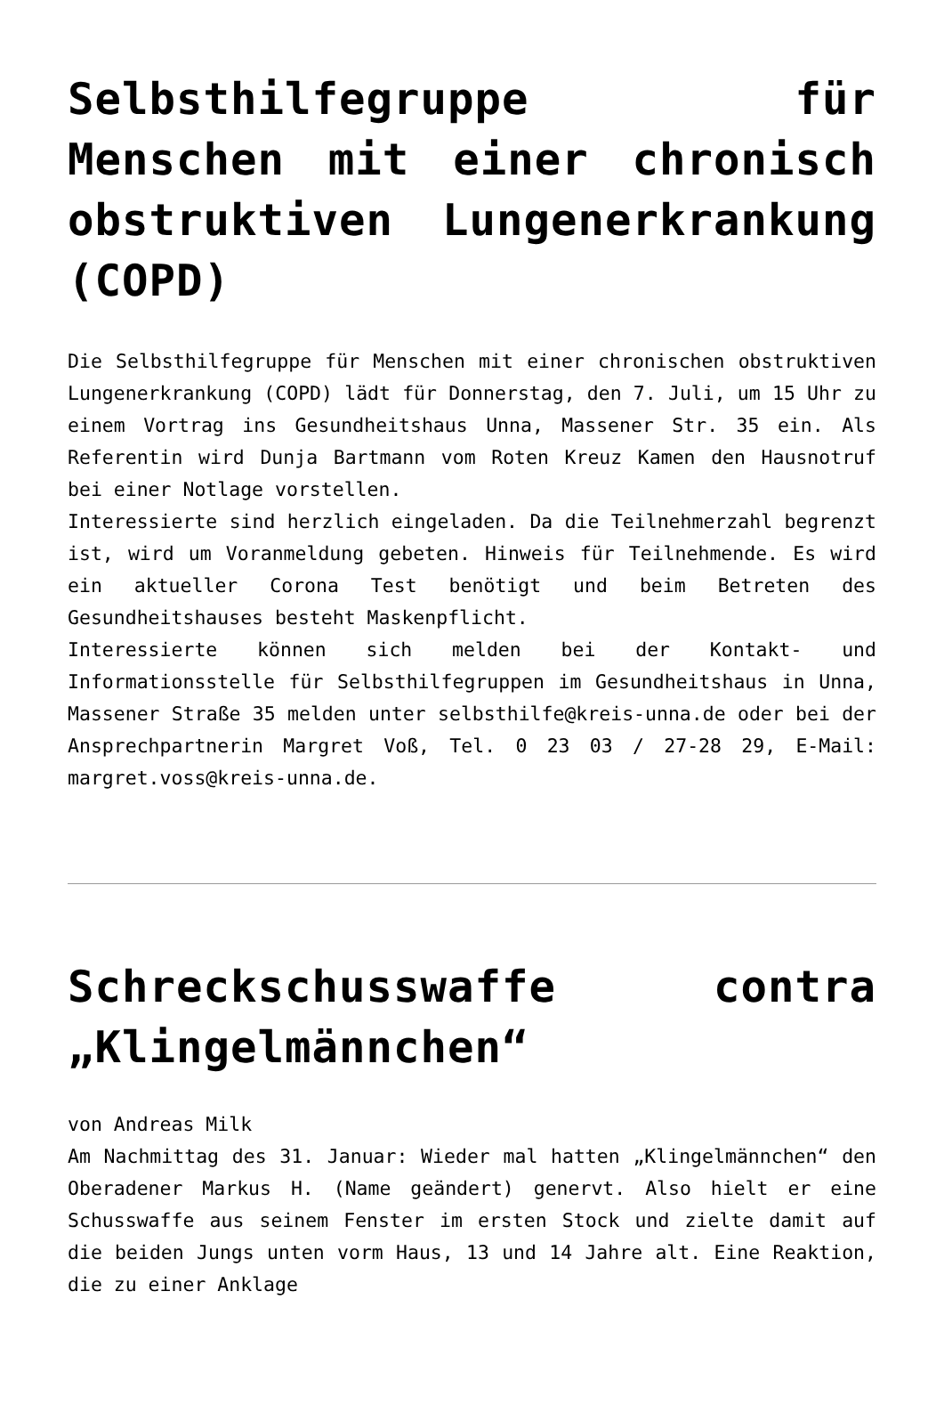Selbsthilfegruppe für Menschen mit einer chronisch obstruktiven Lungenerkrankung (COPD)
Die Selbsthilfegruppe für Menschen mit einer chronischen obstruktiven Lungenerkrankung (COPD) lädt für Donnerstag, den 7. Juli, um 15 Uhr zu einem Vortrag ins Gesundheitshaus Unna, Massener Str. 35 ein. Als Referentin wird Dunja Bartmann vom Roten Kreuz Kamen den Hausnotruf bei einer Notlage vorstellen.
Interessierte sind herzlich eingeladen. Da die Teilnehmerzahl begrenzt ist, wird um Voranmeldung gebeten. Hinweis für Teilnehmende. Es wird ein aktueller Corona Test benötigt und beim Betreten des Gesundheitshauses besteht Maskenpflicht.
Interessierte können sich melden bei der Kontakt- und Informationsstelle für Selbsthilfegruppen im Gesundheitshaus in Unna, Massener Straße 35 melden unter selbsthilfe@kreis-unna.de oder bei der Ansprechpartnerin Margret Voß, Tel. 0 23 03 / 27-28 29, E-Mail: margret.voss@kreis-unna.de.
Schreckschusswaffe contra „Klingelmännchen“
von Andreas Milk
Am Nachmittag des 31. Januar: Wieder mal hatten „Klingelmännchen“ den Oberadener Markus H. (Name geändert) genervt. Also hielt er eine Schusswaffe aus seinem Fenster im ersten Stock und zielte damit auf die beiden Jungs unten vorm Haus, 13 und 14 Jahre alt. Eine Reaktion, die zu einer Anklage